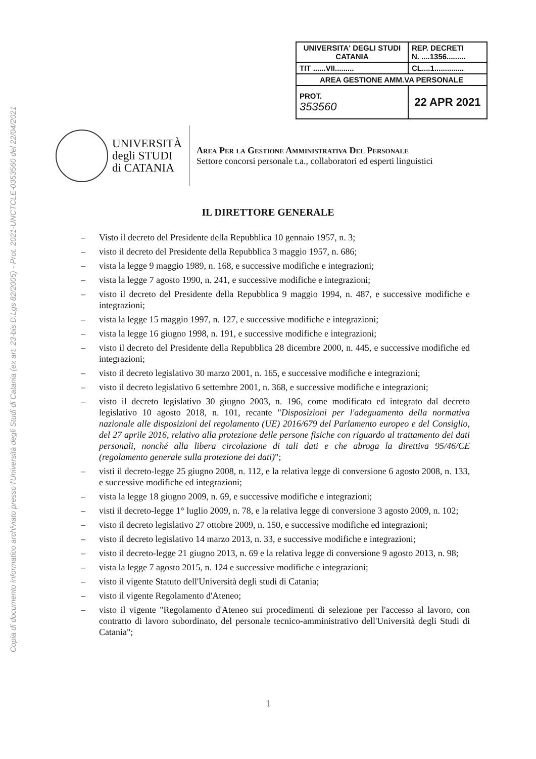Copia di documento informatico archiviato presso l'Università degli Studi di Catania (ex art. 23-bis D.Lgs 82/2005) - Prot. 2021-UNCTCLE-0353560 del 22/04/2021
| UNIVERSITA' DEGLI STUDI CATANIA | REP. DECRETI N. ....1356......... |
| TIT ......VII......... | CL....1.............. |
| AREA GESTIONE AMM.VA PERSONALE | |
| PROT. 353560 | 22 APR 2021 |
UNIVERSITÀ
degli STUDI
di CATANIA
Area Per la Gestione Amministrativa Del Personale
Settore concorsi personale t.a., collaboratori ed esperti linguistici
IL DIRETTORE GENERALE
– Visto il decreto del Presidente della Repubblica 10 gennaio 1957, n. 3;
– visto il decreto del Presidente della Repubblica 3 maggio 1957, n. 686;
– vista la legge 9 maggio 1989, n. 168, e successive modifiche e integrazioni;
– vista la legge 7 agosto 1990, n. 241, e successive modifiche e integrazioni;
– visto il decreto del Presidente della Repubblica 9 maggio 1994, n. 487, e successive modifiche e integrazioni;
– vista la legge 15 maggio 1997, n. 127, e successive modifiche e integrazioni;
– vista la legge 16 giugno 1998, n. 191, e successive modifiche e integrazioni;
– visto il decreto del Presidente della Repubblica 28 dicembre 2000, n. 445, e successive modifiche ed integrazioni;
– visto il decreto legislativo 30 marzo 2001, n. 165, e successive modifiche e integrazioni;
– visto il decreto legislativo 6 settembre 2001, n. 368, e successive modifiche e integrazioni;
– visto il decreto legislativo 30 giugno 2003, n. 196, come modificato ed integrato dal decreto legislativo 10 agosto 2018, n. 101, recante "Disposizioni per l'adeguamento della normativa nazionale alle disposizioni del regolamento (UE) 2016/679 del Parlamento europeo e del Consiglio, del 27 aprile 2016, relativo alla protezione delle persone fisiche con riguardo al trattamento dei dati personali, nonché alla libera circolazione di tali dati e che abroga la direttiva 95/46/CE (regolamento generale sulla protezione dei dati)";
– visti il decreto-legge 25 giugno 2008, n. 112, e la relativa legge di conversione 6 agosto 2008, n. 133, e successive modifiche ed integrazioni;
– vista la legge 18 giugno 2009, n. 69, e successive modifiche e integrazioni;
– visti il decreto-legge 1° luglio 2009, n. 78, e la relativa legge di conversione 3 agosto 2009, n. 102;
– visto il decreto legislativo 27 ottobre 2009, n. 150, e successive modifiche ed integrazioni;
– visto il decreto legislativo 14 marzo 2013, n. 33, e successive modifiche e integrazioni;
– visto il decreto-legge 21 giugno 2013, n. 69 e la relativa legge di conversione 9 agosto 2013, n. 98;
– vista la legge 7 agosto 2015, n. 124 e successive modifiche e integrazioni;
– visto il vigente Statuto dell'Università degli studi di Catania;
– visto il vigente Regolamento d'Ateneo;
– visto il vigente "Regolamento d'Ateneo sui procedimenti di selezione per l'accesso al lavoro, con contratto di lavoro subordinato, del personale tecnico-amministrativo dell'Università degli Studi di Catania";
1